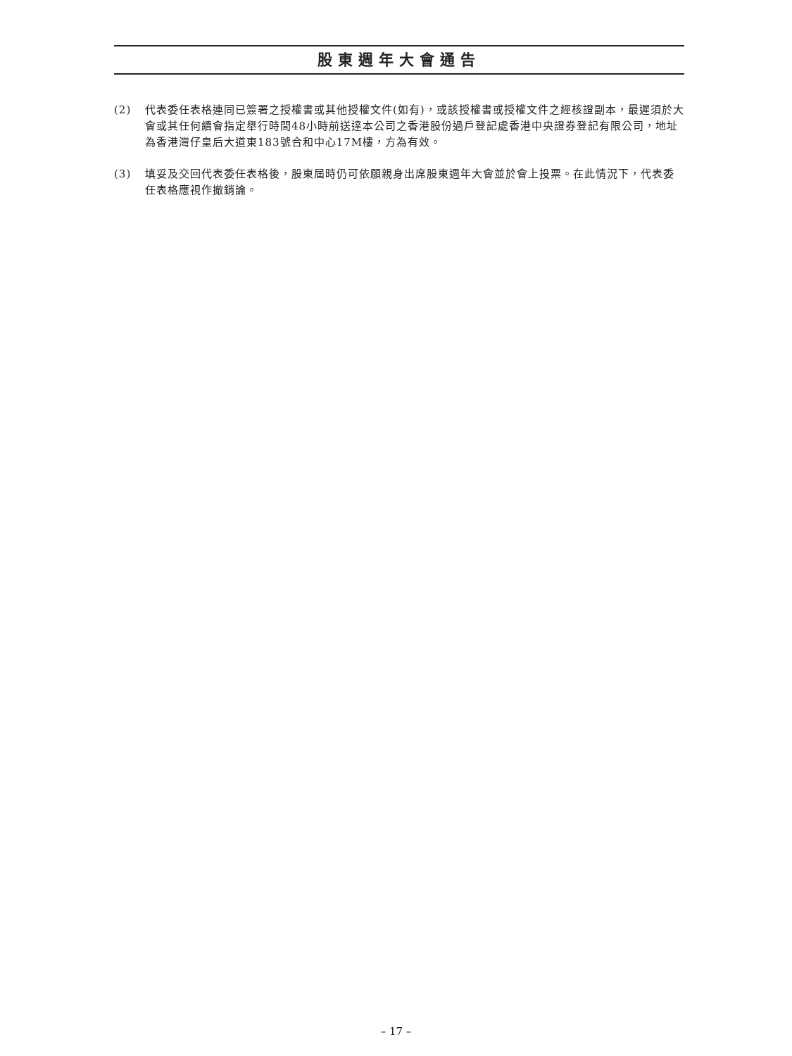股東週年大會通告
(2) 代表委任表格連同已簽署之授權書或其他授權文件(如有)，或該授權書或授權文件之經核證副本，最遲須於大會或其任何續會指定舉行時間48小時前送達本公司之香港股份過戶登記處香港中央證券登記有限公司，地址為香港灣仔皇后大道東183號合和中心17M樓，方為有效。
(3) 填妥及交回代表委任表格後，股東屆時仍可依願親身出席股東週年大會並於會上投票。在此情況下，代表委任表格應視作撤銷論。
– 17 –